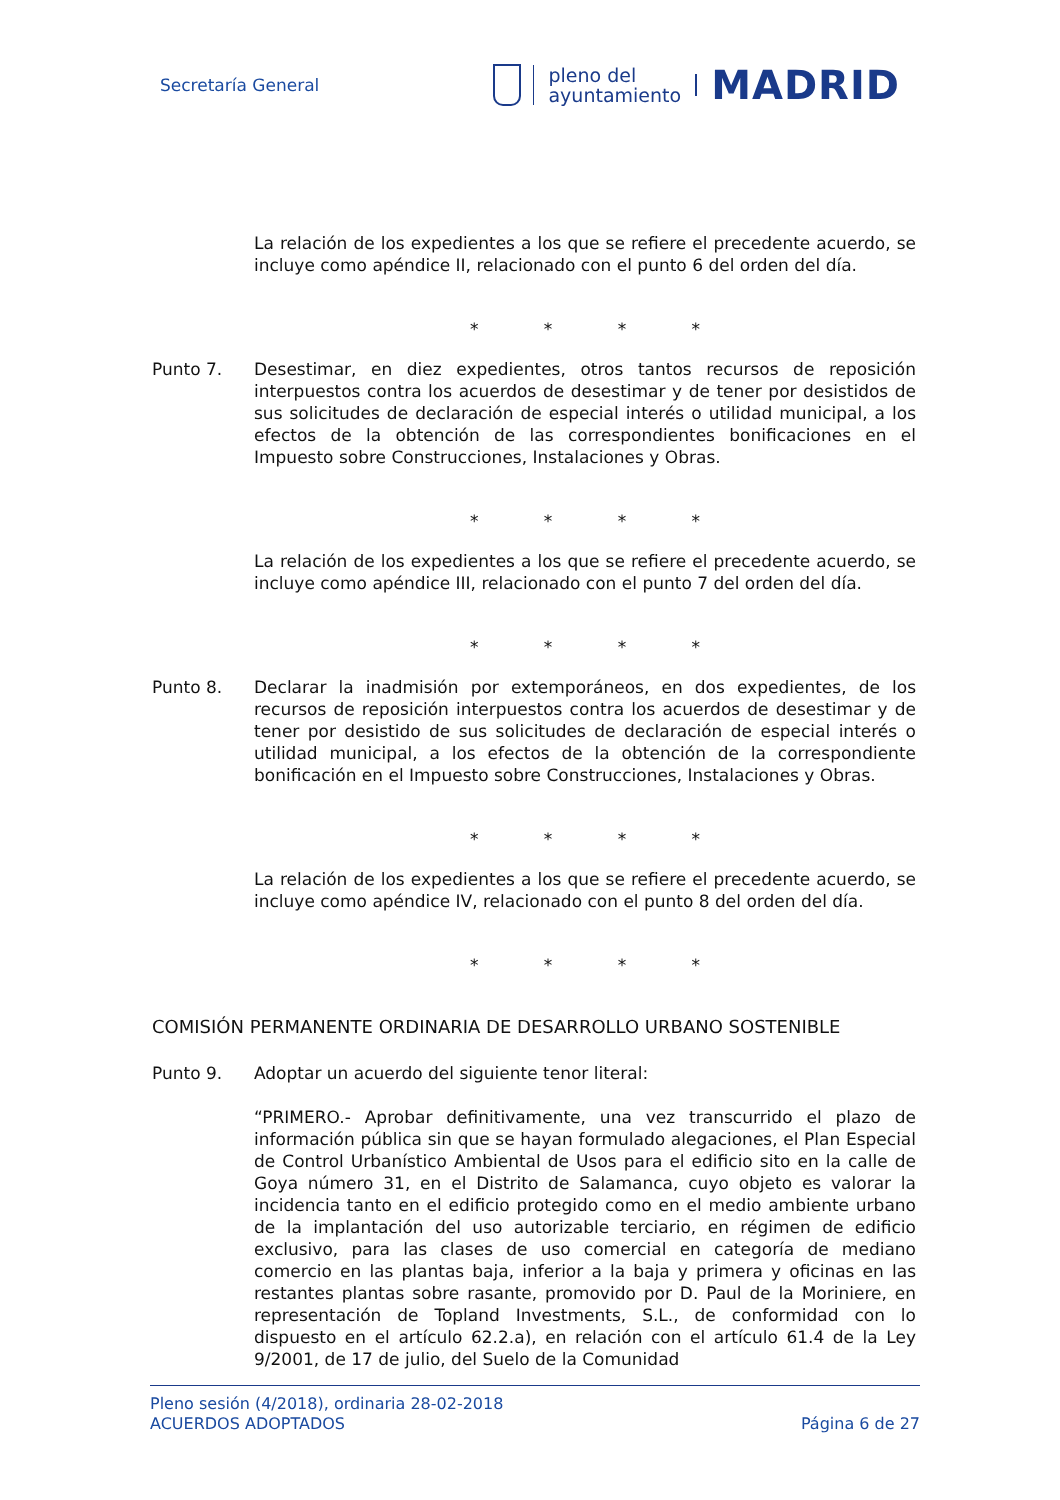Secretaría General
pleno del
ayuntamiento
MADRID
La relación de los expedientes a los que se refiere el precedente acuerdo, se incluye como apéndice II, relacionado con el punto 6 del orden del día.
* * * *
Punto 7. Desestimar, en diez expedientes, otros tantos recursos de reposición interpuestos contra los acuerdos de desestimar y de tener por desistidos de sus solicitudes de declaración de especial interés o utilidad municipal, a los efectos de la obtención de las correspondientes bonificaciones en el Impuesto sobre Construcciones, Instalaciones y Obras.
* * * *
La relación de los expedientes a los que se refiere el precedente acuerdo, se incluye como apéndice III, relacionado con el punto 7 del orden del día.
* * * *
Punto 8. Declarar la inadmisión por extemporáneos, en dos expedientes, de los recursos de reposición interpuestos contra los acuerdos de desestimar y de tener por desistido de sus solicitudes de declaración de especial interés o utilidad municipal, a los efectos de la obtención de la correspondiente bonificación en el Impuesto sobre Construcciones, Instalaciones y Obras.
* * * *
La relación de los expedientes a los que se refiere el precedente acuerdo, se incluye como apéndice IV, relacionado con el punto 8 del orden del día.
* * * *
COMISIÓN PERMANENTE ORDINARIA DE DESARROLLO URBANO SOSTENIBLE
Punto 9. Adoptar un acuerdo del siguiente tenor literal:
“PRIMERO.- Aprobar definitivamente, una vez transcurrido el plazo de información pública sin que se hayan formulado alegaciones, el Plan Especial de Control Urbanístico Ambiental de Usos para el edificio sito en la calle de Goya número 31, en el Distrito de Salamanca, cuyo objeto es valorar la incidencia tanto en el edificio protegido como en el medio ambiente urbano de la implantación del uso autorizable terciario, en régimen de edificio exclusivo, para las clases de uso comercial en categoría de mediano comercio en las plantas baja, inferior a la baja y primera y oficinas en las restantes plantas sobre rasante, promovido por D. Paul de la Moriniere, en representación de Topland Investments, S.L., de conformidad con lo dispuesto en el artículo 62.2.a), en relación con el artículo 61.4 de la Ley 9/2001, de 17 de julio, del Suelo de la Comunidad
Pleno sesión (4/2018), ordinaria 28-02-2018
ACUERDOS ADOPTADOS Página 6 de 27